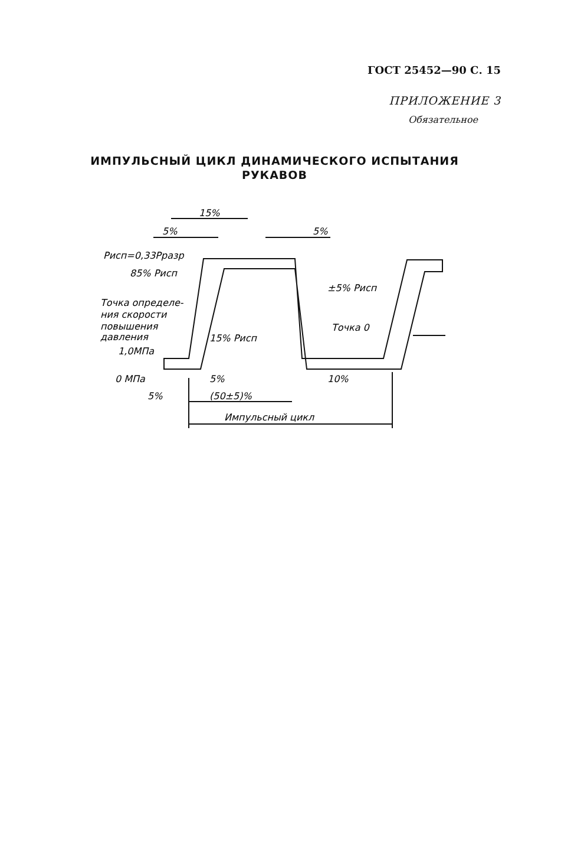ГОСТ 25452—90 С. 15
ПРИЛОЖЕНИЕ 3
Обязательное
ИМПУЛЬСНЫЙ ЦИКЛ ДИНАМИЧЕСКОГО ИСПЫТАНИЯ
РУКАВОВ
15%
5%
5%
Pисп=0,33Pразр
85% Pисп
±5% Pисп
Точка определе-
ния скорости
повышения
давления
Точка 0
15% Pисп
1,0МПа
0 МПа
5%
10%
5%
(50±5)%
Импульсный цикл